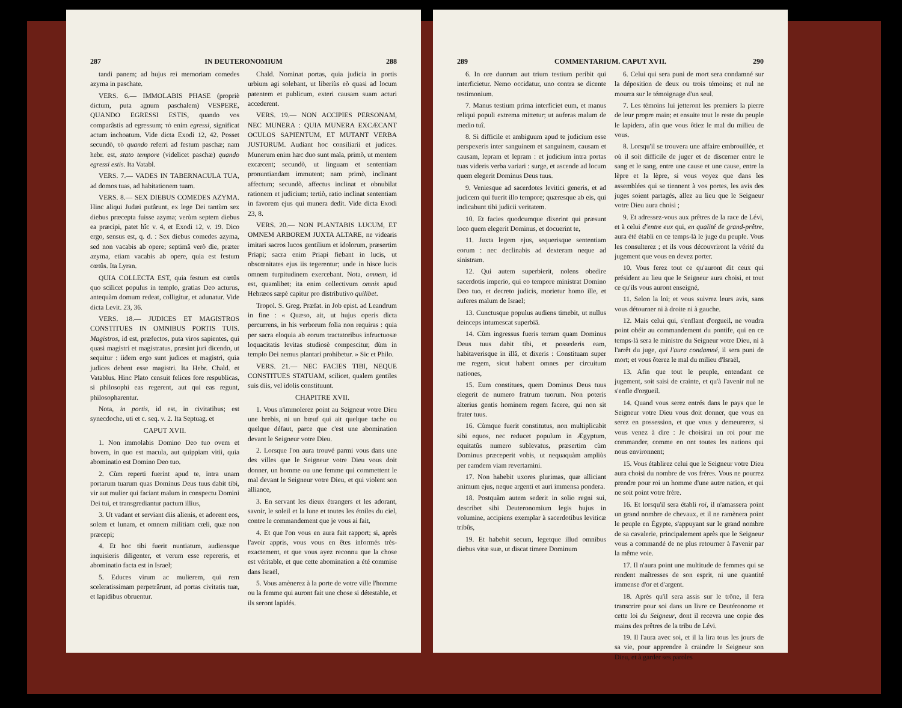287 IN DEUTERONOMIUM 288
tandi panem; ad hujus rei memoriam comedes azyma in paschate.
VERS. 6.— IMMOLABIS PHASE (propriè dictum, puta agnum paschalem) VESPERE, QUANDO EGRESSI ESTIS, quando vos comparâstis ad egressum; τὸ enim egressi, significat actum inchoatum. Vide dicta Exodi 12, 42. Posset secundò, τὸ quando referri ad festum paschæ; nam hebr. est, stato tempore (videlicet paschæ) quando egressi estis. Ita Vatabl.
VERS. 7.— VADES IN TABERNACULA TUA, ad domos tuas, ad habitationem tuam.
VERS. 8.— SEX DIEBUS COMEDES AZYMA. Hinc aliqui Judæi putârunt, ex lege Dei tantùm sex diebus præcepta fuisse azyma; verùm septem diebus ea præcipi, patet hîc v. 4, et Exodi 12, v. 19. Dico ergo, sensus est, q. d. : Sex diebus comedes azyma, sed non vacabis ab opere; septimâ verò die, præter azyma, etiam vacabis ab opere, quia est festum cœtûs. Ita Lyran.
QUIA COLLECTA EST, quia festum est cœtûs quo scilicet populus in templo, gratias Deo acturus, antequàm domum redeat, colligitur, et adunatur. Vide dicta Levit. 23, 36.
VERS. 18.— JUDICES ET MAGISTROS CONSTITUES IN OMNIBUS PORTIS TUIS. Magistros, id est, præfectos, puta viros sapientes, qui quasi magistri et magistratus, præsint juri dicendo, ut sequitur : iidem ergo sunt judices et magistri, quia judices debent esse magistri. Ita Hebr. Chald. et Vatablus. Hinc Plato censuit felices fore respublicas, si philosophi eas regerent, aut qui eas regunt, philosopharentur.
Nota, in portis, id est, in civitatibus; est synecdoche, uti et c. seq. v. 2. Ita Septuag. et
CAPUT XVII.
1. Non immolabis Domino Deo tuo ovem et bovem, in quo est macula, aut quippiam vitii, quia abominatio est Domino Deo tuo.
2. Cùm reperti fuerint apud te, intra unam portarum tuarum quas Dominus Deus tuus dabit tibi, vir aut mulier qui faciant malum in conspectu Domini Dei tui, et transgrediantur pactum illius,
3. Ut vadant et serviant diis alienis, et adorent eos, solem et lunam, et omnem militiam cœli, quæ non præcepi;
4. Et hoc tibi fuerit nuntiatum, audiensque inquisieris diligenter, et verum esse repereris, et abominatio facta est in Israel;
5. Educes virum ac mulierem, qui rem sceleratissimam perpetrârunt, ad portas civitatis tuæ, et lapidibus obruentur.
Chald. Nominat portas, quia judicia in portis urbium agi solebant, ut liberiùs eò quasi ad locum patentem et publicum, exteri causam suam acturi accederent.
VERS. 19.— NON ACCIPIES PERSONAM, NEC MUNERA : QUIA MUNERA EXCÆCANT OCULOS SAPIENTUM, ET MUTANT VERBA JUSTORUM. Audiant hoc consiliarii et judices. Munerum enim hæc duo sunt mala, primò, ut mentem excæcent; secundò, ut linguam et sententiam pronuntiandam immutent; nam primò, inclinant affectum; secundò, affectus inclinat et obnubilat rationem et judicium; tertiò, ratio inclinat sententiam in favorem ejus qui munera dedit. Vide dicta Exodi 23, 8.
VERS. 20.— NON PLANTABIS LUCUM, ET OMNEM ARBOREM JUXTA ALTARE, ne videaris imitari sacros lucos gentilium et idolorum, præsertim Priapi; sacra enim Priapi fiebant in lucis, ut obscœnitates ejus iis tegerentur; unde in hisce lucis omnem turpitudinem exercebant. Nota, omnem, id est, quamlibet; ita enim collectivum omnis apud Hebræos sæpè capitur pro distributivo quilibet.
Tropol. S. Greg. Præfat. in Job epist. ad Leandrum in fine : « Quæso, ait, ut hujus operis dicta percurrens, in his verborum folia non requiras : quia per sacra eloquia ab eorum tractatoribus infructuosæ loquacitatis levitas studiosè compescitur, dùm in templo Dei nemus plantari prohibetur. » Sic et Philo.
VERS. 21.— NEC FACIES TIBI, NEQUE CONSTITUES STATUAM, scilicet, qualem gentiles suis diis, vel idolis constituunt.
CHAPITRE XVII.
1. Vous n'immolerez point au Seigneur votre Dieu une brebis, ni un bœuf qui ait quelque tache ou quelque défaut, parce que c'est une abomination devant le Seigneur votre Dieu.
2. Lorsque l'on aura trouvé parmi vous dans une des villes que le Seigneur votre Dieu vous doit donner, un homme ou une femme qui commettent le mal devant le Seigneur votre Dieu, et qui violent son alliance,
3. En servant les dieux étrangers et les adorant, savoir, le soleil et la lune et toutes les étoiles du ciel, contre le commandement que je vous ai fait,
4. Et que l'on vous en aura fait rapport; si, après l'avoir appris, vous vous en êtes informés très-exactement, et que vous ayez reconnu que la chose est véritable, et que cette abomination a été commise dans Israël,
5. Vous amènerez à la porte de votre ville l'homme ou la femme qui auront fait une chose si détestable, et ils seront lapidés.
289 COMMENTARIUM. CAPUT XVII. 290
6. In ore duorum aut trium testium peribit qui interficietur. Nemo occidatur, uno contra se dicente testimonium.
7. Manus testium prima interficiet eum, et manus reliqui populi extrema mittetur; ut auferas malum de medio tuî.
8. Si difficile et ambiguum apud te judicium esse perspexeris inter sanguinem et sanguinem, causam et causam, lepram et lepram : et judicium intra portas tuas videris verba variari : surge, et ascende ad locum quem elegerit Dominus Deus tuus.
9. Veniesque ad sacerdotes levitici generis, et ad judicem qui fuerit illo tempore; quæresque ab eis, qui indicabunt tibi judicii veritatem.
10. Et facies quodcumque dixerint qui præsunt loco quem elegerit Dominus, et docuerint te,
11. Juxta legem ejus, sequerisque sententiam eorum : nec declinabis ad dexteram neque ad sinistram.
12. Qui autem superbierit, nolens obedire sacerdotis imperio, qui eo tempore ministrat Domino Deo tuo, et decreto judicis, morietur homo ille, et auferes malum de Israel;
13. Cunctusque populus audiens timebit, ut nullus deinceps intumescat superbiâ.
14. Cùm ingressus fueris terram quam Dominus Deus tuus dabit tibi, et possederis eam, habitaverisque in illâ, et dixeris : Constituam super me regem, sicut habent omnes per circuitum nationes,
15. Eum constitues, quem Dominus Deus tuus elegerit de numero fratrum tuorum. Non poteris alterius gentis hominem regem facere, qui non sit frater tuus.
16. Cùmque fuerit constitutus, non multiplicabit sibi equos, nec reducet populum in Ægyptum, equitatûs numero sublevatus, præsertim cùm Dominus præceperit vobis, ut nequaquàm ampliùs per eamdem viam revertamini.
17. Non habebit uxores plurimas, quæ alliciant animum ejus, neque argenti et auri immensa pondera.
18. Postquàm autem sederit in solio regni sui, describet sibi Deuteronomium legis hujus in volumine, accipiens exemplar à sacerdotibus leviticæ tribûs,
19. Et habebit secum, legetque illud omnibus diebus vitæ suæ, ut discat timere Dominum
6. Celui qui sera puni de mort sera condamné sur la déposition de deux ou trois témoins; et nul ne mourra sur le témoignage d'un seul.
7. Les témoins lui jetteront les premiers la pierre de leur propre main; et ensuite tout le reste du peuple le lapidera, afin que vous ôtiez le mal du milieu de vous.
8. Lorsqu'il se trouvera une affaire embrouillée, et où il soit difficile de juger et de discerner entre le sang et le sang, entre une cause et une cause, entre la lèpre et la lèpre, si vous voyez que dans les assemblées qui se tiennent à vos portes, les avis des juges soient partagés, allez au lieu que le Seigneur votre Dieu aura choisi ;
9. Et adressez-vous aux prêtres de la race de Lévi, et à celui d'entre eux qui, en qualité de grand-prêtre, aura été établi en ce temps-là le juge du peuple. Vous les consulterez ; et ils vous découvriront la vérité du jugement que vous en devez porter.
10. Vous ferez tout ce qu'auront dit ceux qui président au lieu que le Seigneur aura choisi, et tout ce qu'ils vous auront enseigné,
11. Selon la loi; et vous suivrez leurs avis, sans vous détourner ni à droite ni à gauche.
12. Mais celui qui, s'enflant d'orgueil, ne voudra point obéir au commandement du pontife, qui en ce temps-là sera le ministre du Seigneur votre Dieu, ni à l'arrêt du juge, qui l'aura condamné, il sera puni de mort; et vous ôterez le mal du milieu d'Israël,
13. Afin que tout le peuple, entendant ce jugement, soit saisi de crainte, et qu'à l'avenir nul ne s'enfle d'orgueil.
14. Quand vous serez entrés dans le pays que le Seigneur votre Dieu vous doit donner, que vous en serez en possession, et que vous y demeurerez, si vous venez à dire : Je choisirai un roi pour me commander, comme en ont toutes les nations qui nous environnent;
15. Vous établirez celui que le Seigneur votre Dieu aura choisi du nombre de vos frères. Vous ne pourrez prendre pour roi un homme d'une autre nation, et qui ne soit point votre frère.
16. Et lorsqu'il sera établi roi, il n'amassera point un grand nombre de chevaux, et il ne ramènera point le peuple en Égypte, s'appuyant sur le grand nombre de sa cavalerie, principalement après que le Seigneur vous a commandé de ne plus retourner à l'avenir par la même voie.
17. Il n'aura point une multitude de femmes qui se rendent maîtresses de son esprit, ni une quantité immense d'or et d'argent.
18. Après qu'il sera assis sur le trône, il fera transcrire pour soi dans un livre ce Deutéronome et cette loi du Seigneur, dont il recevra une copie des mains des prêtres de la tribu de Lévi.
19. Il l'aura avec soi, et il la lira tous les jours de sa vie, pour apprendre à craindre le Seigneur son Dieu, et à garder ses paroles